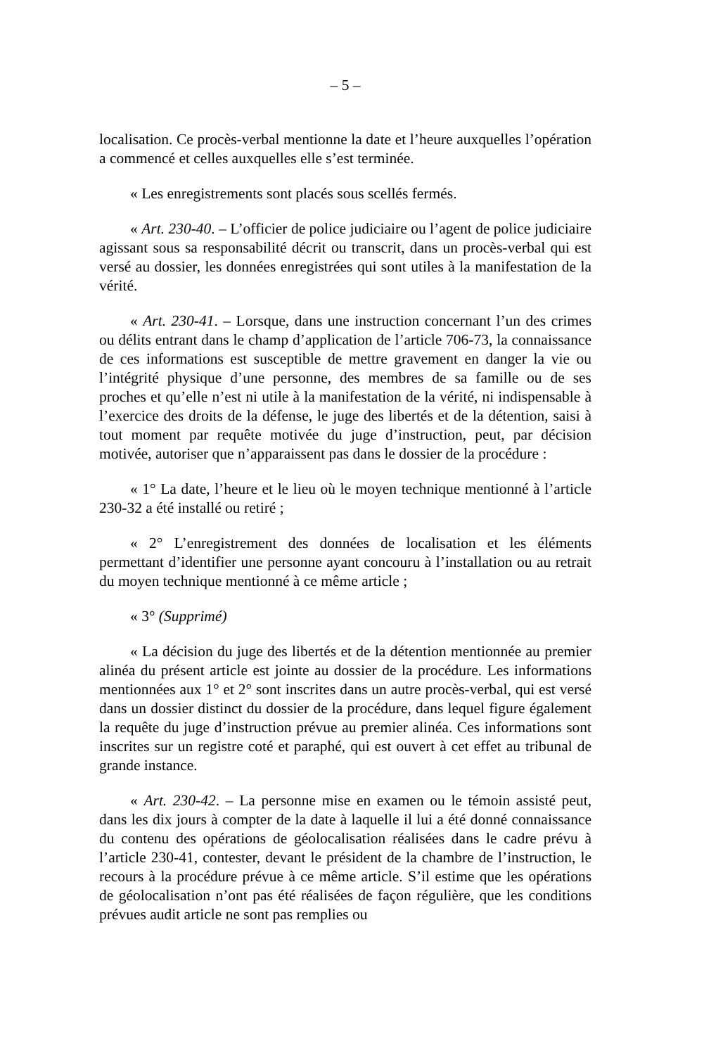– 5 –
localisation. Ce procès-verbal mentionne la date et l’heure auxquelles l’opération a commencé et celles auxquelles elle s’est terminée.
« Les enregistrements sont placés sous scellés fermés.
« Art. 230-40. – L’officier de police judiciaire ou l’agent de police judiciaire agissant sous sa responsabilité décrit ou transcrit, dans un procès-verbal qui est versé au dossier, les données enregistrées qui sont utiles à la manifestation de la vérité.
« Art. 230-41. – Lorsque, dans une instruction concernant l’un des crimes ou délits entrant dans le champ d’application de l’article 706-73, la connaissance de ces informations est susceptible de mettre gravement en danger la vie ou l’intégrité physique d’une personne, des membres de sa famille ou de ses proches et qu’elle n’est ni utile à la manifestation de la vérité, ni indispensable à l’exercice des droits de la défense, le juge des libertés et de la détention, saisi à tout moment par requête motivée du juge d’instruction, peut, par décision motivée, autoriser que n’apparaissent pas dans le dossier de la procédure :
« 1° La date, l’heure et le lieu où le moyen technique mentionné à l’article 230-32 a été installé ou retiré ;
« 2° L’enregistrement des données de localisation et les éléments permettant d’identifier une personne ayant concouru à l’installation ou au retrait du moyen technique mentionné à ce même article ;
« 3° (Supprimé)
« La décision du juge des libertés et de la détention mentionnée au premier alinéa du présent article est jointe au dossier de la procédure. Les informations mentionnées aux 1° et 2° sont inscrites dans un autre procès-verbal, qui est versé dans un dossier distinct du dossier de la procédure, dans lequel figure également la requête du juge d’instruction prévue au premier alinéa. Ces informations sont inscrites sur un registre coté et paraphé, qui est ouvert à cet effet au tribunal de grande instance.
« Art. 230-42. – La personne mise en examen ou le témoin assisté peut, dans les dix jours à compter de la date à laquelle il lui a été donné connaissance du contenu des opérations de géolocalisation réalisées dans le cadre prévu à l’article 230-41, contester, devant le président de la chambre de l’instruction, le recours à la procédure prévue à ce même article. S’il estime que les opérations de géolocalisation n’ont pas été réalisées de façon régulière, que les conditions prévues audit article ne sont pas remplies ou